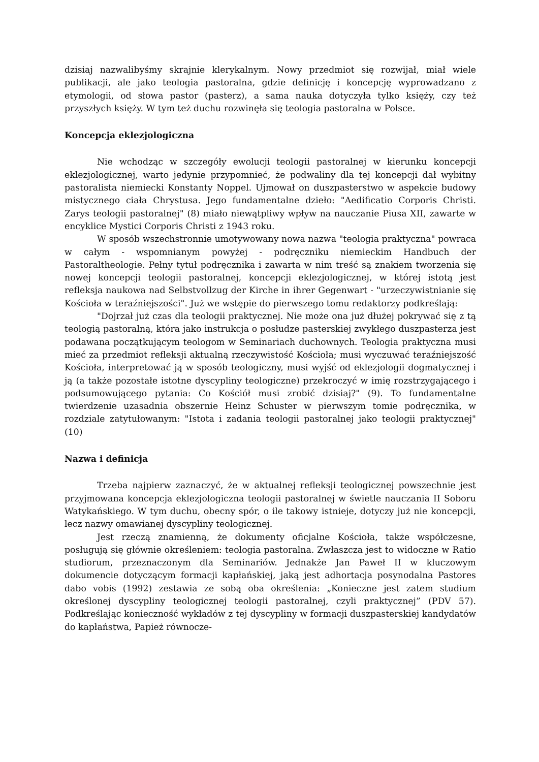dzisiaj nazwalibyśmy skrajnie klerykalnym. Nowy przedmiot się rozwijał, miał wiele publikacji, ale jako teologia pastoralna, gdzie definicję i koncepcję wyprowadzano z etymologii, od słowa pastor (pasterz), a sama nauka dotyczyła tylko księży, czy też przyszłych księży. W tym też duchu rozwinęła się teologia pastoralna w Polsce.
Koncepcja eklezjologiczna
Nie wchodząc w szczegóły ewolucji teologii pastoralnej w kierunku koncepcji eklezjologicznej, warto jedynie przypomnieć, że podwaliny dla tej koncepcji dał wybitny pastoralista niemiecki Konstanty Noppel. Ujmował on duszpasterstwo w aspekcie budowy mistycznego ciała Chrystusa. Jego fundamentalne dzieło: "Aedificatio Corporis Christi. Zarys teologii pastoralnej" (8) miało niewątpliwy wpływ na nauczanie Piusa XII, zawarte w encyklice Mystici Corporis Christi z 1943 roku.
W sposób wszechstronnie umotywowany nowa nazwa "teologia praktyczna" powraca w całym - wspomnianym powyżej - podręczniku niemieckim Handbuch der Pastoraltheologie. Pełny tytuł podręcznika i zawarta w nim treść są znakiem tworzenia się nowej koncepcji teologii pastoralnej, koncepcji eklezjologicznej, w której istotą jest refleksja naukowa nad Selbstvollzug der Kirche in ihrer Gegenwart - "urzeczywistnianie się Kościoła w teraźniejszości". Już we wstępie do pierwszego tomu redaktorzy podkreślają:
"Dojrzał już czas dla teologii praktycznej. Nie może ona już dłużej pokrywać się z tą teologią pastoralną, która jako instrukcja o posłudze pasterskiej zwykłego duszpasterza jest podawana początkującym teologom w Seminariach duchownych. Teologia praktyczna musi mieć za przedmiot refleksji aktualną rzeczywistość Kościoła; musi wyczuwać teraźniejszość Kościoła, interpretować ją w sposób teologiczny, musi wyjść od eklezjologii dogmatycznej i ją (a także pozostałe istotne dyscypliny teologiczne) przekroczyć w imię rozstrzygającego i podsumowującego pytania: Co Kościół musi zrobić dzisiaj?" (9). To fundamentalne twierdzenie uzasadnia obszernie Heinz Schuster w pierwszym tomie podręcznika, w rozdziale zatytułowanym: "Istota i zadania teologii pastoralnej jako teologii praktycznej" (10)
Nazwa i definicja
Trzeba najpierw zaznaczyć, że w aktualnej refleksji teologicznej powszechnie jest przyjmowana koncepcja eklezjologiczna teologii pastoralnej w świetle nauczania II Soboru Watykańskiego. W tym duchu, obecny spór, o ile takowy istnieje, dotyczy już nie koncepcji, lecz nazwy omawianej dyscypliny teologicznej.
Jest rzeczą znamienną, że dokumenty oficjalne Kościoła, także współczesne, posługują się głównie określeniem: teologia pastoralna. Zwłaszcza jest to widoczne w Ratio studiorum, przeznaczonym dla Seminariów. Jednakże Jan Paweł II w kluczowym dokumencie dotyczącym formacji kapłańskiej, jaką jest adhortacja posynodalna Pastores dabo vobis (1992) zestawia ze sobą oba określenia: „Konieczne jest zatem studium określonej dyscypliny teologicznej teologii pastoralnej, czyli praktycznej” (PDV 57). Podkreślając konieczność wykładów z tej dyscypliny w formacji duszpasterskiej kandydatów do kapłaństwa, Papież równocze-